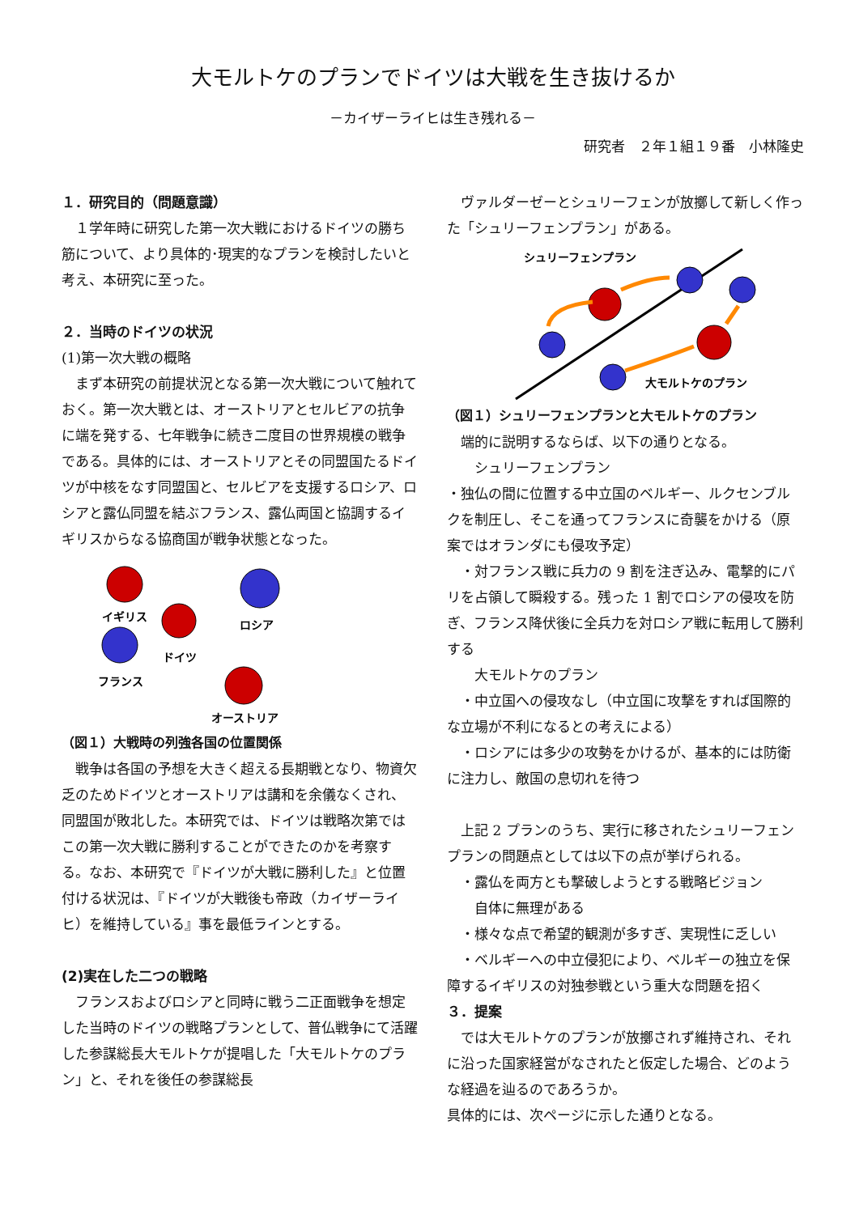大モルトケのプランでドイツは大戦を生き抜けるか
－カイザーライヒは生き残れる－
研究者　２年１組１９番　小林隆史
１．研究目的（問題意識）
　１学年時に研究した第一次大戦におけるドイツの勝ち筋について、より具体的･現実的なプランを検討したいと考え、本研究に至った。
２．当時のドイツの状況
(1)第一次大戦の概略
　まず本研究の前提状況となる第一次大戦について触れておく。第一次大戦とは、オーストリアとセルビアの抗争に端を発する、七年戦争に続き二度目の世界規模の戦争である。具体的には、オーストリアとその同盟国たるドイツが中核をなす同盟国と、セルビアを支援するロシア、ロシアと露仏同盟を結ぶフランス、露仏両国と協調するイギリスからなる協商国が戦争状態となった。
イギリス
ドイツ
ロシア
フランス
オーストリア
（図１）大戦時の列強各国の位置関係
　戦争は各国の予想を大きく超える長期戦となり、物資欠乏のためドイツとオーストリアは講和を余儀なくされ、同盟国が敗北した。本研究では、ドイツは戦略次第ではこの第一次大戦に勝利することができたのかを考察する。なお、本研究で『ドイツが大戦に勝利した』と位置付ける状況は、『ドイツが大戦後も帝政（カイザーライヒ）を維持している』事を最低ラインとする。
(2)実在した二つの戦略
　フランスおよびロシアと同時に戦う二正面戦争を想定した当時のドイツの戦略プランとして、普仏戦争にて活躍した参謀総長大モルトケが提唱した「大モルトケのプラン」と、それを後任の参謀総長
　ヴァルダーゼーとシュリーフェンが放擲して新しく作った「シュリーフェンプラン」がある。
シュリーフェンプラン
大モルトケのプラン
（図１）シュリーフェンプランと大モルトケのプラン
　端的に説明するならば、以下の通りとなる。
　　シュリーフェンプラン
・独仏の間に位置する中立国のベルギー、ルクセンブルクを制圧し、そこを通ってフランスに奇襲をかける（原案ではオランダにも侵攻予定）
　・対フランス戦に兵力の 9 割を注ぎ込み、電撃的にパリを占領して瞬殺する。残った 1 割でロシアの侵攻を防ぎ、フランス降伏後に全兵力を対ロシア戦に転用して勝利する
　　大モルトケのプラン
　・中立国への侵攻なし（中立国に攻撃をすれば国際的な立場が不利になるとの考えによる）
　・ロシアには多少の攻勢をかけるが、基本的には防衛に注力し、敵国の息切れを待つ
　上記 2 プランのうち、実行に移されたシュリーフェンプランの問題点としては以下の点が挙げられる。
　・露仏を両方とも撃破しようとする戦略ビジョン
　　自体に無理がある
　・様々な点で希望的観測が多すぎ、実現性に乏しい
　・ベルギーへの中立侵犯により、ベルギーの独立を保障するイギリスの対独参戦という重大な問題を招く
３．提案
　では大モルトケのプランが放擲されず維持され、それに沿った国家経営がなされたと仮定した場合、どのような経過を辿るのであろうか。
具体的には、次ページに示した通りとなる。